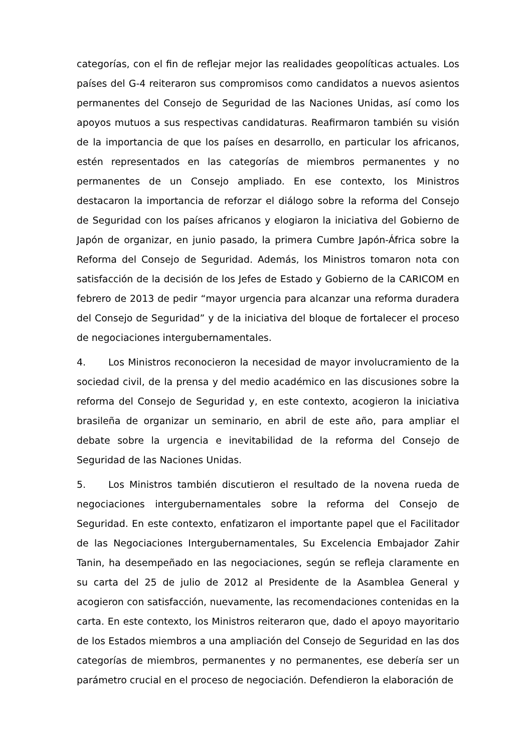categorías, con el fin de reflejar mejor las realidades geopolíticas actuales. Los países del G-4 reiteraron sus compromisos como candidatos a nuevos asientos permanentes del Consejo de Seguridad de las Naciones Unidas, así como los apoyos mutuos a sus respectivas candidaturas. Reafirmaron también su visión de la importancia de que los países en desarrollo, en particular los africanos, estén representados en las categorías de miembros permanentes y no permanentes de un Consejo ampliado. En ese contexto, los Ministros destacaron la importancia de reforzar el diálogo sobre la reforma del Consejo de Seguridad con los países africanos y elogiaron la iniciativa del Gobierno de Japón de organizar, en junio pasado, la primera Cumbre Japón-África sobre la Reforma del Consejo de Seguridad. Además, los Ministros tomaron nota con satisfacción de la decisión de los Jefes de Estado y Gobierno de la CARICOM en febrero de 2013 de pedir “mayor urgencia para alcanzar una reforma duradera del Consejo de Seguridad” y de la iniciativa del bloque de fortalecer el proceso de negociaciones intergubernamentales.
4. Los Ministros reconocieron la necesidad de mayor involucramiento de la sociedad civil, de la prensa y del medio académico en las discusiones sobre la reforma del Consejo de Seguridad y, en este contexto, acogieron la iniciativa brasileña de organizar un seminario, en abril de este año, para ampliar el debate sobre la urgencia e inevitabilidad de la reforma del Consejo de Seguridad de las Naciones Unidas.
5. Los Ministros también discutieron el resultado de la novena rueda de negociaciones intergubernamentales sobre la reforma del Consejo de Seguridad. En este contexto, enfatizaron el importante papel que el Facilitador de las Negociaciones Intergubernamentales, Su Excelencia Embajador Zahir Tanin, ha desempeñado en las negociaciones, según se refleja claramente en su carta del 25 de julio de 2012 al Presidente de la Asamblea General y acogieron con satisfacción, nuevamente, las recomendaciones contenidas en la carta. En este contexto, los Ministros reiteraron que, dado el apoyo mayoritario de los Estados miembros a una ampliación del Consejo de Seguridad en las dos categorías de miembros, permanentes y no permanentes, ese debería ser un parámetro crucial en el proceso de negociación. Defendieron la elaboración de